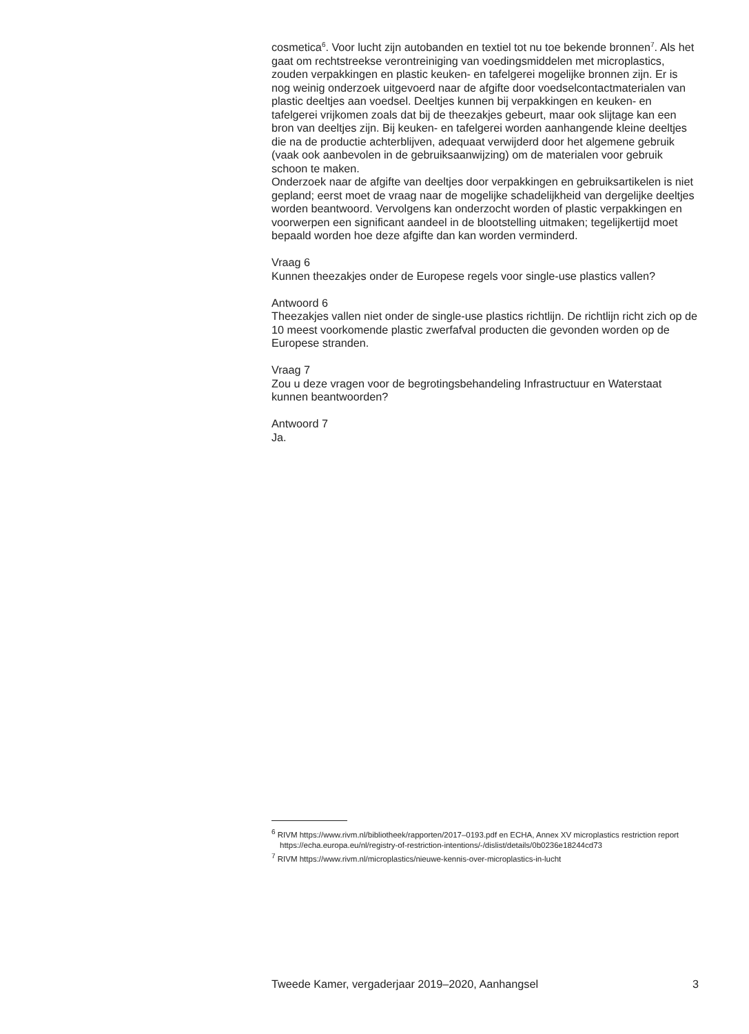cosmetica<sup>6</sup>. Voor lucht zijn autobanden en textiel tot nu toe bekende bronnen<sup>7</sup>. Als het gaat om rechtstreekse verontreiniging van voedingsmiddelen met microplastics, zouden verpakkingen en plastic keuken- en tafelgerei mogelijke bronnen zijn. Er is nog weinig onderzoek uitgevoerd naar de afgifte door voedselcontactmaterialen van plastic deeltjes aan voedsel. Deeltjes kunnen bij verpakkingen en keuken- en tafelgerei vrijkomen zoals dat bij de theezakjes gebeurt, maar ook slijtage kan een bron van deeltjes zijn. Bij keuken- en tafelgerei worden aanhangende kleine deeltjes die na de productie achterblijven, adequaat verwijderd door het algemene gebruik (vaak ook aanbevolen in de gebruiksaanwijzing) om de materialen voor gebruik schoon te maken.
Onderzoek naar de afgifte van deeltjes door verpakkingen en gebruiksartikelen is niet gepland; eerst moet de vraag naar de mogelijke schadelijkheid van dergelijke deeltjes worden beantwoord. Vervolgens kan onderzocht worden of plastic verpakkingen en voorwerpen een significant aandeel in de blootstelling uitmaken; tegelijkertijd moet bepaald worden hoe deze afgifte dan kan worden verminderd.
Vraag 6
Kunnen theezakjes onder de Europese regels voor single-use plastics vallen?
Antwoord 6
Theezakjes vallen niet onder de single-use plastics richtlijn. De richtlijn richt zich op de 10 meest voorkomende plastic zwerfafval producten die gevonden worden op de Europese stranden.
Vraag 7
Zou u deze vragen voor de begrotingsbehandeling Infrastructuur en Waterstaat kunnen beantwoorden?
Antwoord 7
Ja.
<sup>6</sup> RIVM https://www.rivm.nl/bibliotheek/rapporten/2017–0193.pdf en ECHA, Annex XV microplastics restriction report https://echa.europa.eu/nl/registry-of-restriction-intentions/-/dislist/details/0b0236e18244cd73
<sup>7</sup> RIVM https://www.rivm.nl/microplastics/nieuwe-kennis-over-microplastics-in-lucht
Tweede Kamer, vergaderjaar 2019–2020, Aanhangsel 3